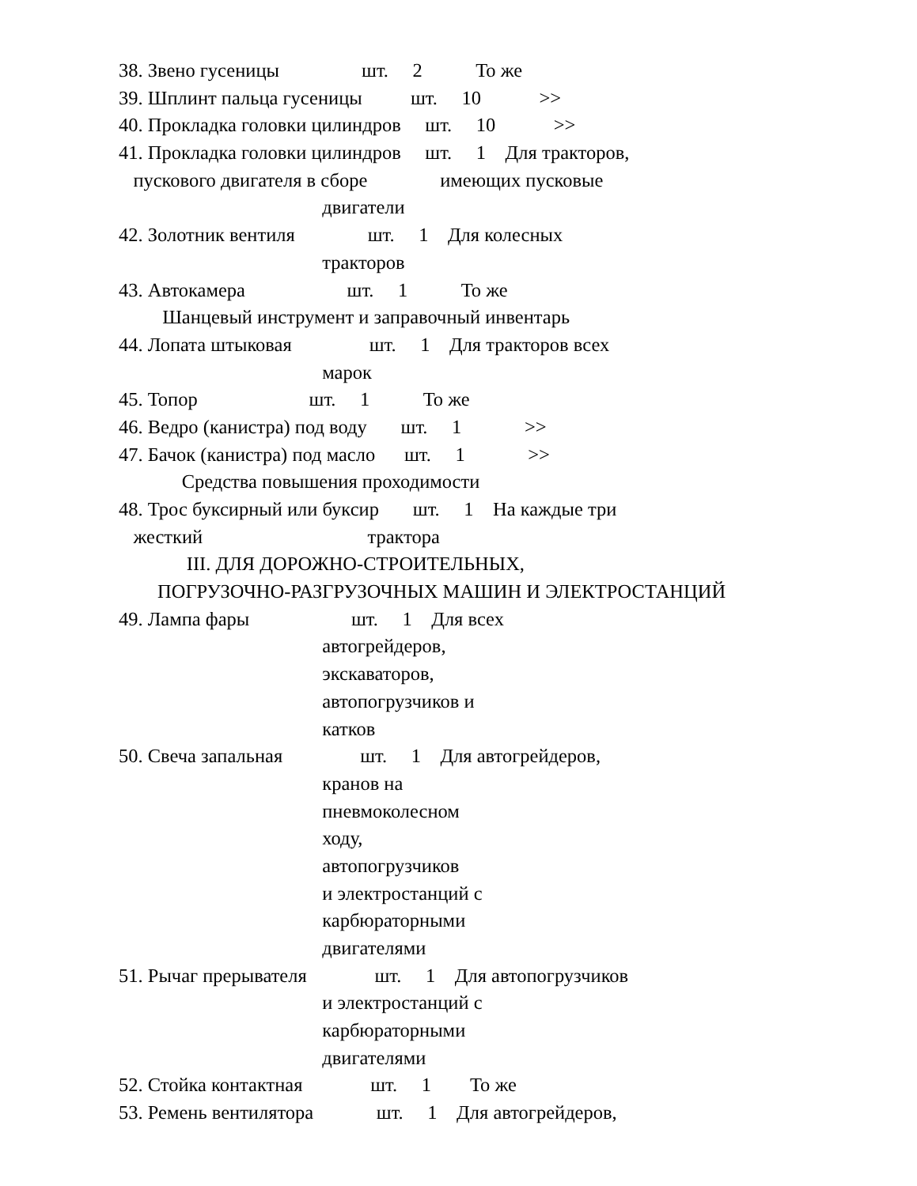38. Звено гусеницы шт. 2 То же
39. Шплинт пальца гусеницы шт. 10 >>
40. Прокладка головки цилиндров шт. 10 >>
41. Прокладка головки цилиндров шт. 1 Для тракторов,
пускового двигателя в сборе имеющих пусковые
двигатели
42. Золотник вентиля шт. 1 Для колесных
тракторов
43. Автокамера шт. 1 То же
Шанцевый инструмент и заправочный инвентарь
44. Лопата штыковая шт. 1 Для тракторов всех
марок
45. Топор шт. 1 То же
46. Ведро (канистра) под воду шт. 1 >>
47. Бачок (канистра) под масло шт. 1 >>
Средства повышения проходимости
48. Трос буксирный или буксир шт. 1 На каждые три
жесткий трактора
III. ДЛЯ ДОРОЖНО-СТРОИТЕЛЬНЫХ,
ПОГРУЗОЧНО-РАЗГРУЗОЧНЫХ МАШИН И ЭЛЕКТРОСТАНЦИЙ
49. Лампа фары шт. 1 Для всех
автогрейдеров,
экскаваторов,
автопогрузчиков и
катков
50. Свеча запальная шт. 1 Для автогрейдеров,
кранов на
пневмоколесном
ходу,
автопогрузчиков
и электростанций с
карбюраторными
двигателями
51. Рычаг прерывателя шт. 1 Для автопогрузчиков
и электростанций с
карбюраторными
двигателями
52. Стойка контактная шт. 1 То же
53. Ремень вентилятора шт. 1 Для автогрейдеров,